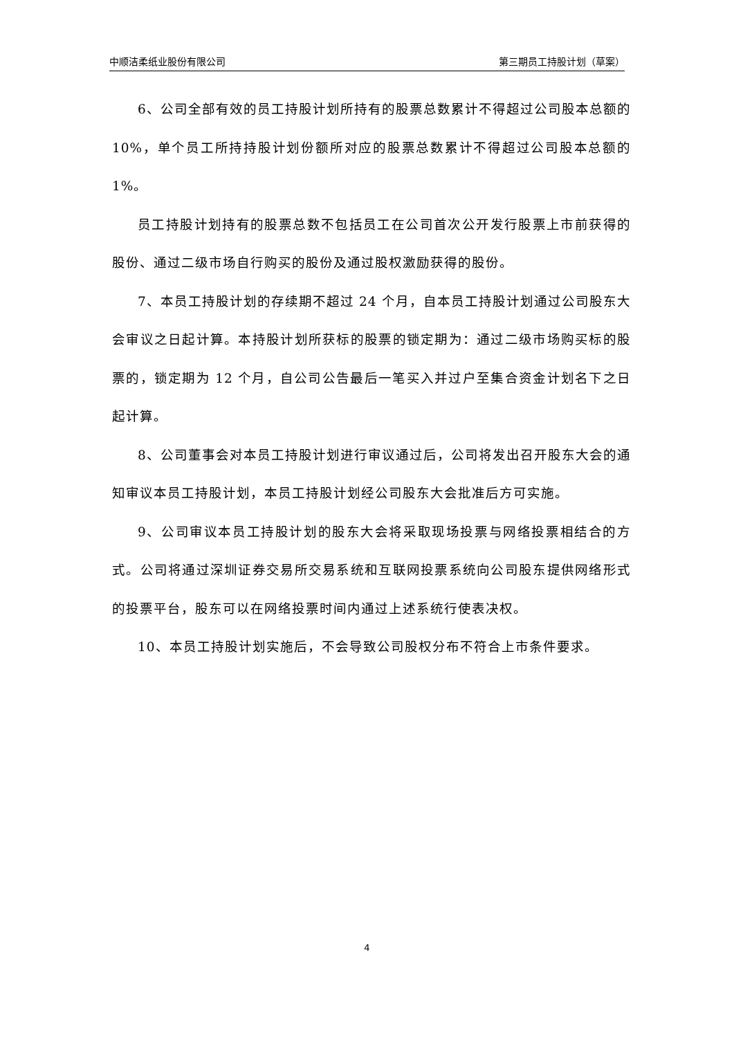中顺洁柔纸业股份有限公司 第三期员工持股计划（草案）
6、公司全部有效的员工持股计划所持有的股票总数累计不得超过公司股本总额的 10%，单个员工所持持股计划份额所对应的股票总数累计不得超过公司股本总额的 1%。
员工持股计划持有的股票总数不包括员工在公司首次公开发行股票上市前获得的股份、通过二级市场自行购买的股份及通过股权激励获得的股份。
7、本员工持股计划的存续期不超过 24 个月，自本员工持股计划通过公司股东大会审议之日起计算。本持股计划所获标的股票的锁定期为：通过二级市场购买标的股票的，锁定期为 12 个月，自公司公告最后一笔买入并过户至集合资金计划名下之日起计算。
8、公司董事会对本员工持股计划进行审议通过后，公司将发出召开股东大会的通知审议本员工持股计划，本员工持股计划经公司股东大会批准后方可实施。
9、公司审议本员工持股计划的股东大会将采取现场投票与网络投票相结合的方式。公司将通过深圳证券交易所交易系统和互联网投票系统向公司股东提供网络形式的投票平台，股东可以在网络投票时间内通过上述系统行使表决权。
10、本员工持股计划实施后，不会导致公司股权分布不符合上市条件要求。
4